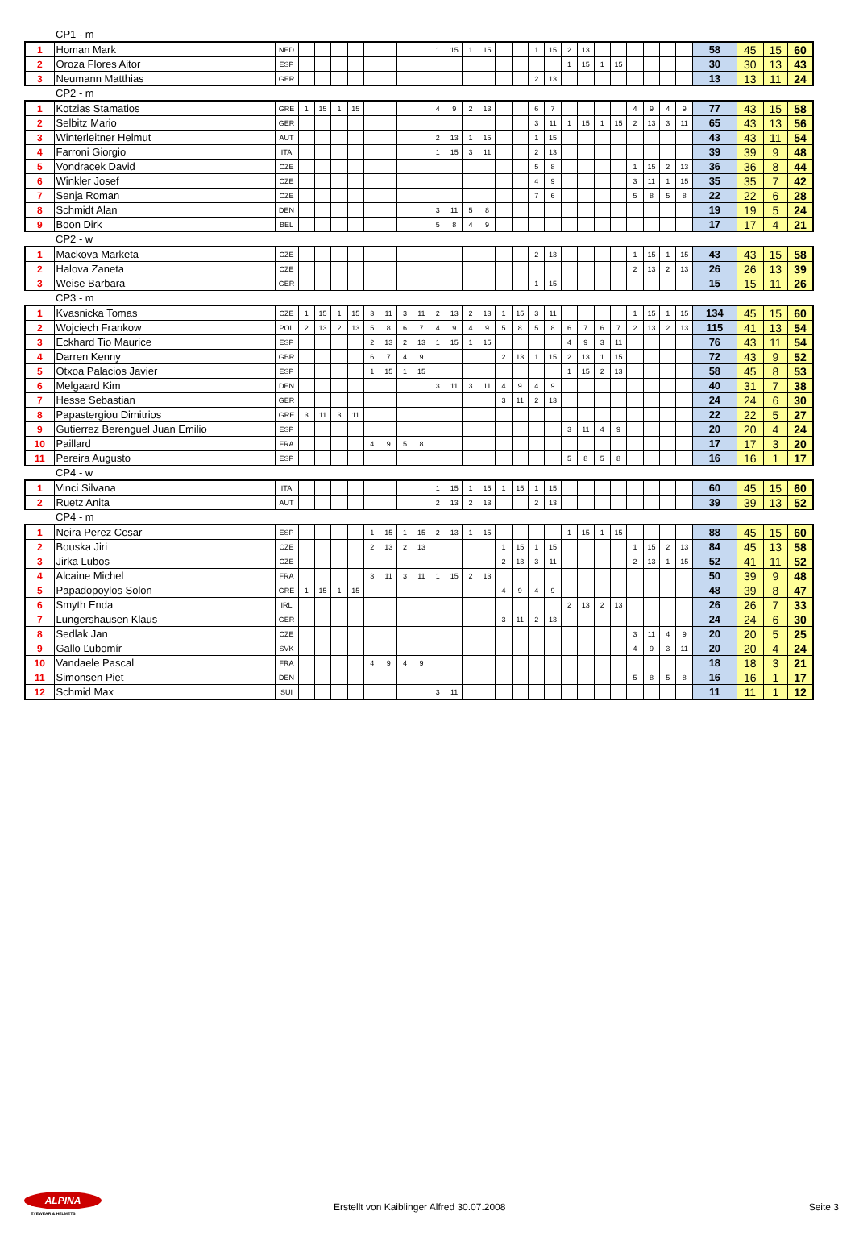| | CP1 - m | | | | | | | | | | | | | | | | | | | | | | | | | | | | | |
| 1 | Homan Mark | NED | | | | | | | | | 1 | 15 | 1 | 15 | | | 1 | 15 | 2 | 13 | | | | | | | 58 | 45 | 15 | 60 |
| 2 | Oroza Flores Aitor | ESP | | | | | | | | | | | | | | | | | 1 | 15 | 1 | 15 | | | | | 30 | 30 | 13 | 43 |
| 3 | Neumann Matthias | GER | | | | | | | | | | | | | | | 2 | 13 | | | | | | | | | 13 | 13 | 11 | 24 |
| | CP2 - m | | | | | | | | | | | | | | | | | | | | | | | | | | | | | |
| 1 | Kotzias Stamatios | GRE | 1 | 15 | 1 | 15 | | | | | 4 | 9 | 2 | 13 | | | 6 | 7 | | | | | 4 | 9 | 4 | 9 | 77 | 43 | 15 | 58 |
| 2 | Selbitz Mario | GER | | | | | | | | | | | | | | | 3 | 11 | 1 | 15 | 1 | 15 | 2 | 13 | 3 | 11 | 65 | 43 | 13 | 56 |
| 3 | Winterleitner Helmut | AUT | | | | | | | | | 2 | 13 | 1 | 15 | | | 1 | 15 | | | | | | | | | 43 | 43 | 11 | 54 |
| 4 | Farroni Giorgio | ITA | | | | | | | | | 1 | 15 | 3 | 11 | | | 2 | 13 | | | | | | | | | 39 | 39 | 9 | 48 |
| 5 | Vondracek David | CZE | | | | | | | | | | | | | | | 5 | 8 | | | | | 1 | 15 | 2 | 13 | 36 | 36 | 8 | 44 |
| 6 | Winkler Josef | CZE | | | | | | | | | | | | | | | 4 | 9 | | | | | 3 | 11 | 1 | 15 | 35 | 35 | 7 | 42 |
| 7 | Senja Roman | CZE | | | | | | | | | | | | | | | 7 | 6 | | | | | 5 | 8 | 5 | 8 | 22 | 22 | 6 | 28 |
| 8 | Schmidt Alan | DEN | | | | | | | | | 3 | 11 | 5 | 8 | | | | | | | | | | | | | 19 | 19 | 5 | 24 |
| 9 | Boon Dirk | BEL | | | | | | | | | 5 | 8 | 4 | 9 | | | | | | | | | | | | | 17 | 17 | 4 | 21 |
| | CP2 - w | | | | | | | | | | | | | | | | | | | | | | | | | | | | | |
| 1 | Mackova Marketa | CZE | | | | | | | | | | | | | | | 2 | 13 | | | | | 1 | 15 | 1 | 15 | 43 | 43 | 15 | 58 |
| 2 | Halova Zaneta | CZE | | | | | | | | | | | | | | | | | | | | | 2 | 13 | 2 | 13 | 26 | 26 | 13 | 39 |
| 3 | Weise Barbara | GER | | | | | | | | | | | | | | | 1 | 15 | | | | | | | | | 15 | 15 | 11 | 26 |
| | CP3 - m | | | | | | | | | | | | | | | | | | | | | | | | | | | | | |
| 1 | Kvasnicka Tomas | CZE | 1 | 15 | 1 | 15 | 3 | 11 | 3 | 11 | 2 | 13 | 2 | 13 | 1 | 15 | 3 | 11 | | | | | 1 | 15 | 1 | 15 | 134 | 45 | 15 | 60 |
| 2 | Wojciech Frankow | POL | 2 | 13 | 2 | 13 | 5 | 8 | 6 | 7 | 4 | 9 | 4 | 9 | 5 | 8 | 5 | 8 | 6 | 7 | 6 | 7 | 2 | 13 | 2 | 13 | 115 | 41 | 13 | 54 |
| 3 | Eckhard Tio Maurice | ESP | | | | | 2 | 13 | 2 | 13 | 1 | 15 | 1 | 15 | | | | | 4 | 9 | 3 | 11 | | | | | 76 | 43 | 11 | 54 |
| 4 | Darren Kenny | GBR | | | | | 6 | 7 | 4 | 9 | | | | | 2 | 13 | 1 | 15 | 2 | 13 | 1 | 15 | | | | | 72 | 43 | 9 | 52 |
| 5 | Otxoa Palacios Javier | ESP | | | | | 1 | 15 | 1 | 15 | | | | | | | | | 1 | 15 | 2 | 13 | | | | | 58 | 45 | 8 | 53 |
| 6 | Melgaard Kim | DEN | | | | | | | | | 3 | 11 | 3 | 11 | 4 | 9 | 4 | 9 | | | | | | | | | 40 | 31 | 7 | 38 |
| 7 | Hesse Sebastian | GER | | | | | | | | | | | | | 3 | 11 | 2 | 13 | | | | | | | | | 24 | 24 | 6 | 30 |
| 8 | Papastergiou Dimitrios | GRE | 3 | 11 | 3 | 11 | | | | | | | | | | | | | | | | | | | | | 22 | 22 | 5 | 27 |
| 9 | Gutierrez Berenguel Juan Emilio | ESP | | | | | | | | | | | | | | | | | 3 | 11 | 4 | 9 | | | | | 20 | 20 | 4 | 24 |
| 10 | Paillard | FRA | | | | | 4 | 9 | 5 | 8 | | | | | | | | | | | | | | | | | 17 | 17 | 3 | 20 |
| 11 | Pereira Augusto | ESP | | | | | | | | | | | | | | | | | 5 | 8 | 5 | 8 | | | | | 16 | 16 | 1 | 17 |
| | CP4 - w | | | | | | | | | | | | | | | | | | | | | | | | | | | | | |
| 1 | Vinci Silvana | ITA | | | | | | | | | 1 | 15 | 1 | 15 | 1 | 15 | 1 | 15 | | | | | | | | | 60 | 45 | 15 | 60 |
| 2 | Ruetz Anita | AUT | | | | | | | | | 2 | 13 | 2 | 13 | | | 2 | 13 | | | | | | | | | 39 | 39 | 13 | 52 |
| | CP4 - m | | | | | | | | | | | | | | | | | | | | | | | | | | | | | |
| 1 | Neira Perez Cesar | ESP | | | | | 1 | 15 | 1 | 15 | 2 | 13 | 1 | 15 | | | | | 1 | 15 | 1 | 15 | | | | | 88 | 45 | 15 | 60 |
| 2 | Bouska Jiri | CZE | | | | | 2 | 13 | 2 | 13 | | | | | 1 | 15 | 1 | 15 | | | | | 1 | 15 | 2 | 13 | 84 | 45 | 13 | 58 |
| 3 | Jirka Lubos | CZE | | | | | | | | | | | | | 2 | 13 | 3 | 11 | | | | | 2 | 13 | 1 | 15 | 52 | 41 | 11 | 52 |
| 4 | Alcaine Michel | FRA | | | | | 3 | 11 | 3 | 11 | 1 | 15 | 2 | 13 | | | | | | | | | | | | | 50 | 39 | 9 | 48 |
| 5 | Papadopoylos Solon | GRE | 1 | 15 | 1 | 15 | | | | | | | | | 4 | 9 | 4 | 9 | | | | | | | | | 48 | 39 | 8 | 47 |
| 6 | Smyth Enda | IRL | | | | | | | | | | | | | | | | | 2 | 13 | 2 | 13 | | | | | 26 | 26 | 7 | 33 |
| 7 | Lungershausen Klaus | GER | | | | | | | | | | | | | 3 | 11 | 2 | 13 | | | | | | | | | 24 | 24 | 6 | 30 |
| 8 | Sedlak Jan | CZE | | | | | | | | | | | | | | | | | | | | | 3 | 11 | 4 | 9 | 20 | 20 | 5 | 25 |
| 9 | Gallo Ľubomír | SVK | | | | | | | | | | | | | | | | | | | | | 4 | 9 | 3 | 11 | 20 | 20 | 4 | 24 |
| 10 | Vandaele Pascal | FRA | | | | | 4 | 9 | 4 | 9 | | | | | | | | | | | | | | | | | 18 | 18 | 3 | 21 |
| 11 | Simonsen Piet | DEN | | | | | | | | | | | | | | | | | | | | | 5 | 8 | 5 | 8 | 16 | 16 | 1 | 17 |
| 12 | Schmid Max | SUI | | | | | | | | | 3 | 11 | | | | | | | | | | | | | | | 11 | 11 | 1 | 12 |
ALPINA
EYEWEAR & HELMETS
Erstellt von Kaiblinger Alfred 30.07.2008 Seite 3